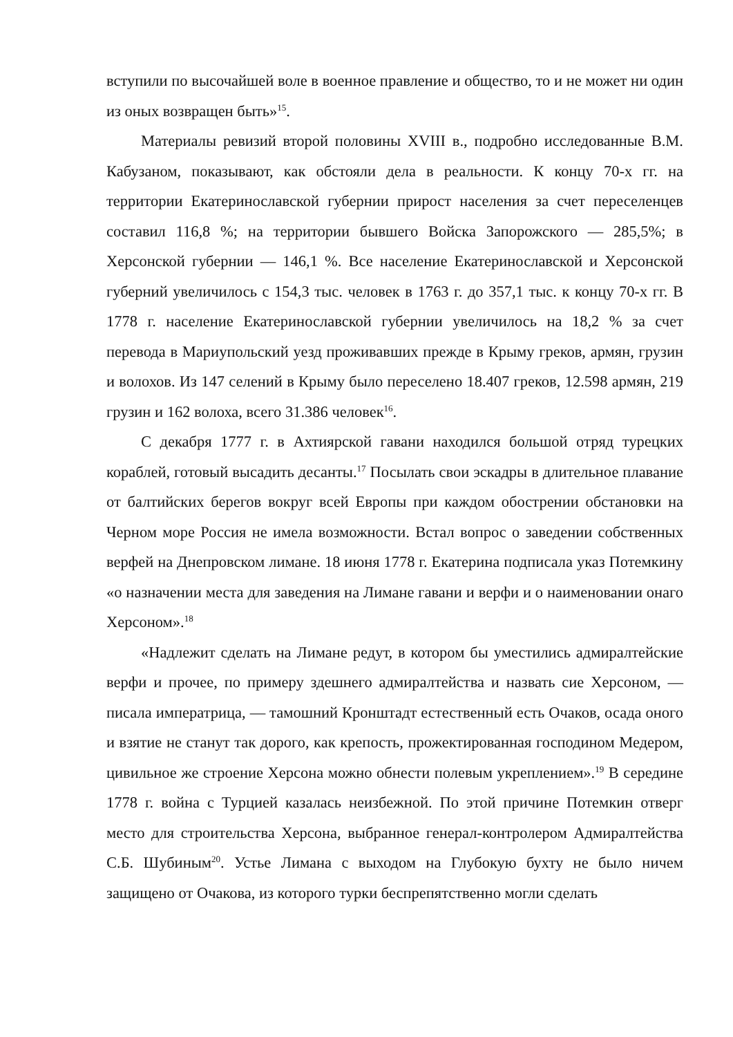вступили по высочайшей воле в военное правление и общество, то и не может ни один из оных возвращен быть»<sup>15</sup>.
Материалы ревизий второй половины XVIII в., подробно исследованные В.М. Кабузаном, показывают, как обстояли дела в реальности. К концу 70-х гг. на территории Екатеринославской губернии прирост населения за счет переселенцев составил 116,8 %; на территории бывшего Войска Запорожского — 285,5%; в Херсонской губернии — 146,1 %. Все население Екатеринославской и Херсонской губерний увеличилось с 154,3 тыс. человек в 1763 г. до 357,1 тыс. к концу 70-х гг. В 1778 г. население Екатеринославской губернии увеличилось на 18,2 % за счет перевода в Мариупольский уезд проживавших прежде в Крыму греков, армян, грузин и волохов. Из 147 селений в Крыму было переселено 18.407 греков, 12.598 армян, 219 грузин и 162 волоха, всего 31.386 человек<sup>16</sup>.
С декабря 1777 г. в Ахтиярской гавани находился большой отряд турецких кораблей, готовый высадить десанты.<sup>17</sup> Посылать свои эскадры в длительное плавание от балтийских берегов вокруг всей Европы при каждом обострении обстановки на Черном море Россия не имела возможности. Встал вопрос о заведении собственных верфей на Днепровском лимане. 18 июня 1778 г. Екатерина подписала указ Потемкину «о назначении места для заведения на Лимане гавани и верфи и о наименовании онаго Херсоном».<sup>18</sup>
«Надлежит сделать на Лимане редут, в котором бы уместились адмиралтейские верфи и прочее, по примеру здешнего адмиралтейства и назвать сие Херсоном, — писала императрица, — тамошний Кронштадт естественный есть Очаков, осада оного и взятие не станут так дорого, как крепость, прожектированная господином Медером, цивильное же строение Херсона можно обнести полевым укреплением».<sup>19</sup> В середине 1778 г. война с Турцией казалась неизбежной. По этой причине Потемкин отверг место для строительства Херсона, выбранное генерал-контролером Адмиралтейства С.Б. Шубиным<sup>20</sup>. Устье Лимана с выходом на Глубокую бухту не было ничем защищено от Очакова, из которого турки беспрепятственно могли сделать